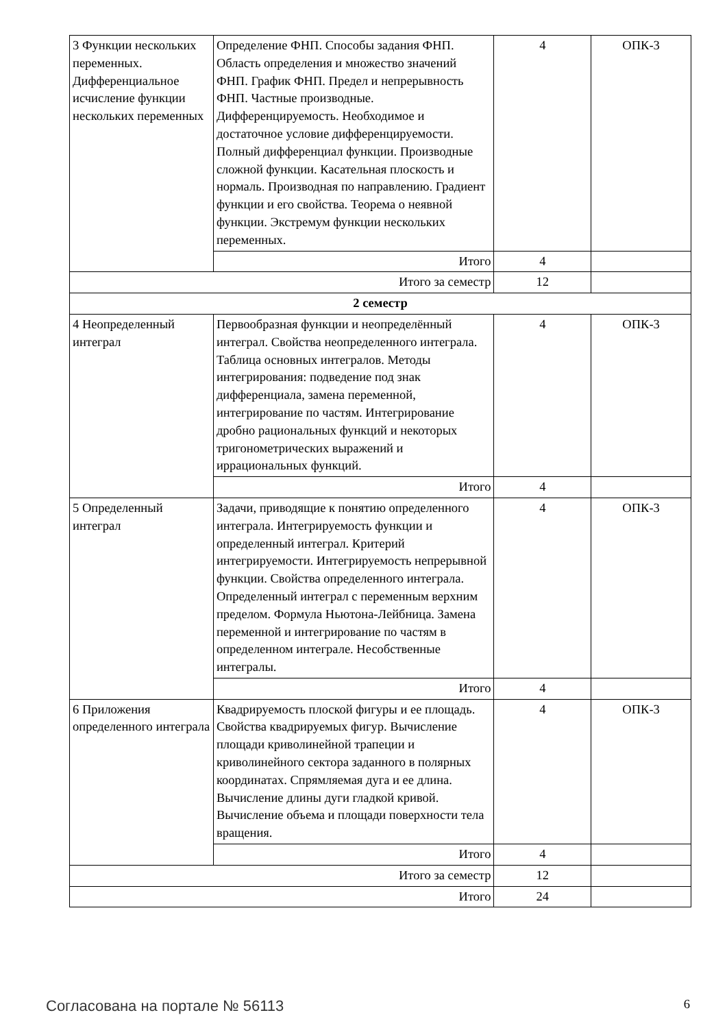| 3 Функции нескольких переменных. Дифференциальное исчисление функции нескольких переменных | Определение ФНП. Способы задания ФНП. Область определения и множество значений ФНП. График ФНП. Предел и непрерывность ФНП. Частные производные. Дифференцируемость. Необходимое и достаточное условие дифференцируемости. Полный дифференциал функции. Производные сложной функции. Касательная плоскость и нормаль. Производная по направлению. Градиент функции и его свойства. Теорема о неявной функции. Экстремум функции нескольких переменных. | 4 | ОПК-3 |
| | Итого | 4 | |
| Итого за семестр | | 12 | |
| 2 семестр | | | |
| 4 Неопределенный интеграл | Первообразная функции и неопределённый интеграл. Свойства неопределенного интеграла. Таблица основных интегралов. Методы интегрирования: подведение под знак дифференциала, замена переменной, интегрирование по частям. Интегрирование дробно рациональных функций и некоторых тригонометрических выражений и иррациональных функций. | 4 | ОПК-3 |
| | Итого | 4 | |
| 5 Определенный интеграл | Задачи, приводящие к понятию определенного интеграла. Интегрируемость функции и определенный интеграл. Критерий интегрируемости. Интегрируемость непрерывной функции. Свойства определенного интеграла. Определенный интеграл с переменным верхним пределом. Формула Ньютона-Лейбница. Замена переменной и интегрирование по частям в определенном интеграле. Несобственные интегралы. | 4 | ОПК-3 |
| | Итого | 4 | |
| 6 Приложения определенного интеграла | Квадрируемость плоской фигуры и ее площадь. Свойства квадрируемых фигур. Вычисление площади криволинейной трапеции и криволинейного сектора заданного в полярных координатах. Спрямляемая дуга и ее длина. Вычисление длины дуги гладкой кривой. Вычисление объема и площади поверхности тела вращения. | 4 | ОПК-3 |
| | Итого | 4 | |
| Итого за семестр | | 12 | |
| Итого | | 24 | |
Согласована на портале № 56113 6